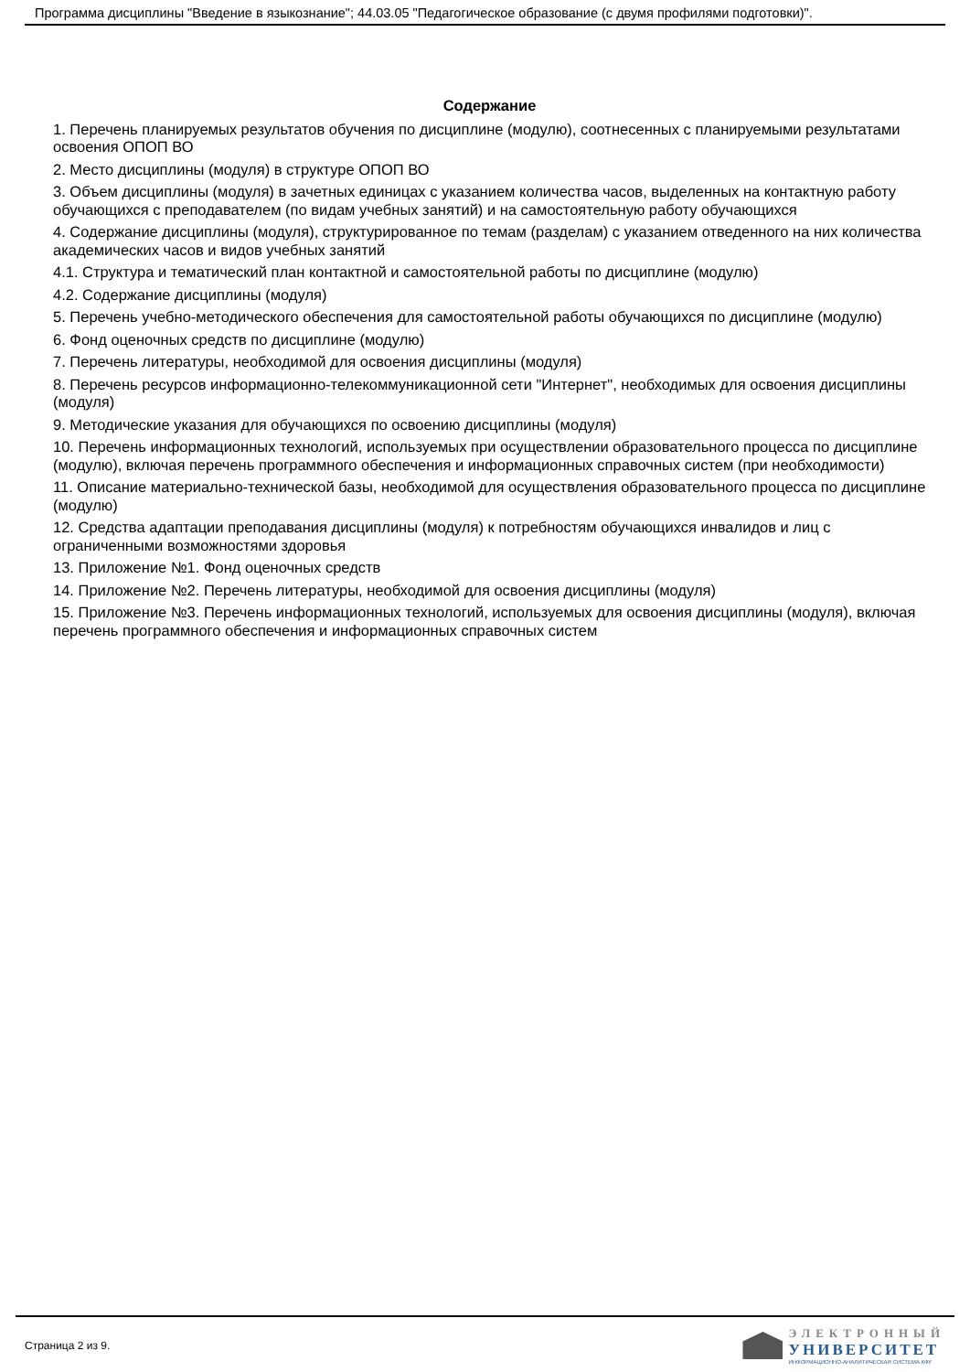Программа дисциплины "Введение в языкознание"; 44.03.05 "Педагогическое образование (с двумя профилями подготовки)".
Содержание
1. Перечень планируемых результатов обучения по дисциплине (модулю), соотнесенных с планируемыми результатами освоения ОПОП ВО
2. Место дисциплины (модуля) в структуре ОПОП ВО
3. Объем дисциплины (модуля) в зачетных единицах с указанием количества часов, выделенных на контактную работу обучающихся с преподавателем (по видам учебных занятий) и на самостоятельную работу обучающихся
4. Содержание дисциплины (модуля), структурированное по темам (разделам) с указанием отведенного на них количества академических часов и видов учебных занятий
4.1. Структура и тематический план контактной и самостоятельной работы по дисциплине (модулю)
4.2. Содержание дисциплины (модуля)
5. Перечень учебно-методического обеспечения для самостоятельной работы обучающихся по дисциплине (модулю)
6. Фонд оценочных средств по дисциплине (модулю)
7. Перечень литературы, необходимой для освоения дисциплины (модуля)
8. Перечень ресурсов информационно-телекоммуникационной сети "Интернет", необходимых для освоения дисциплины (модуля)
9. Методические указания для обучающихся по освоению дисциплины (модуля)
10. Перечень информационных технологий, используемых при осуществлении образовательного процесса по дисциплине (модулю), включая перечень программного обеспечения и информационных справочных систем (при необходимости)
11. Описание материально-технической базы, необходимой для осуществления образовательного процесса по дисциплине (модулю)
12. Средства адаптации преподавания дисциплины (модуля) к потребностям обучающихся инвалидов и лиц с ограниченными возможностями здоровья
13. Приложение №1. Фонд оценочных средств
14. Приложение №2. Перечень литературы, необходимой для освоения дисциплины (модуля)
15. Приложение №3. Перечень информационных технологий, используемых для освоения дисциплины (модуля), включая перечень программного обеспечения и информационных справочных систем
Страница 2 из 9.
ЭЛЕКТРОННЫЙ
УНИВЕРСИТЕТ
ИНФОРМАЦИОННО-АНАЛИТИЧЕСКАЯ СИСТЕМА КФУ